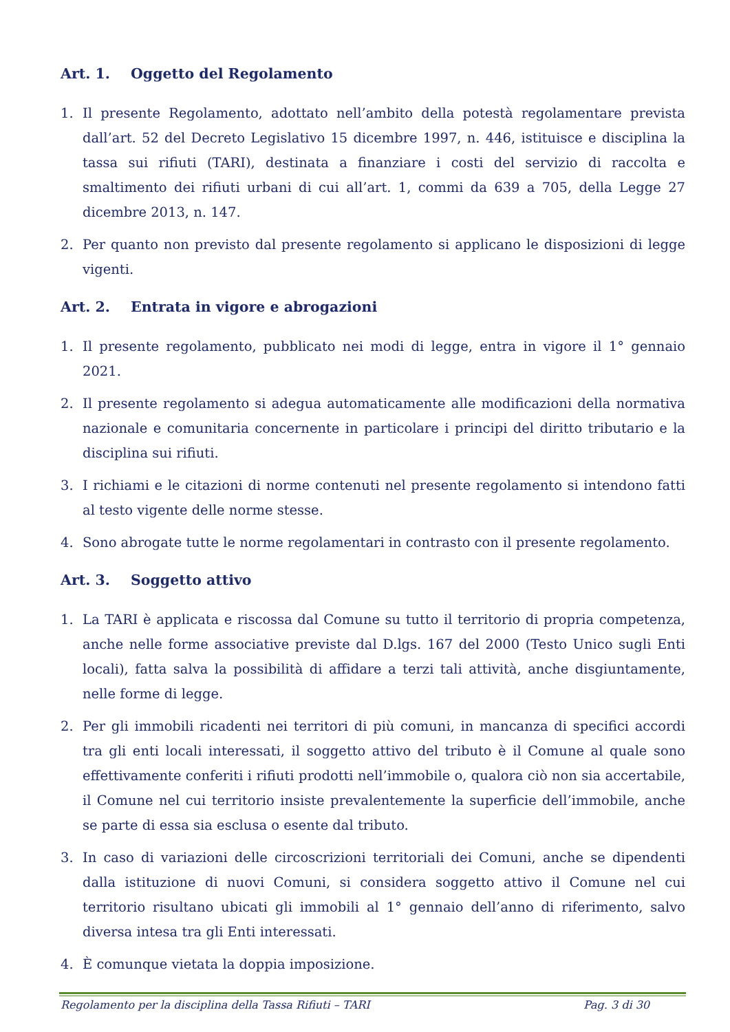Art. 1. Oggetto del Regolamento
1. Il presente Regolamento, adottato nell’ambito della potestà regolamentare prevista dall’art. 52 del Decreto Legislativo 15 dicembre 1997, n. 446, istituisce e disciplina la tassa sui rifiuti (TARI), destinata a finanziare i costi del servizio di raccolta e smaltimento dei rifiuti urbani di cui all’art. 1, commi da 639 a 705, della Legge 27 dicembre 2013, n. 147.
2. Per quanto non previsto dal presente regolamento si applicano le disposizioni di legge vigenti.
Art. 2. Entrata in vigore e abrogazioni
1. Il presente regolamento, pubblicato nei modi di legge, entra in vigore il 1° gennaio 2021.
2. Il presente regolamento si adegua automaticamente alle modificazioni della normativa nazionale e comunitaria concernente in particolare i principi del diritto tributario e la disciplina sui rifiuti.
3. I richiami e le citazioni di norme contenuti nel presente regolamento si intendono fatti al testo vigente delle norme stesse.
4. Sono abrogate tutte le norme regolamentari in contrasto con il presente regolamento.
Art. 3. Soggetto attivo
1. La TARI è applicata e riscossa dal Comune su tutto il territorio di propria competenza, anche nelle forme associative previste dal D.lgs. 167 del 2000 (Testo Unico sugli Enti locali), fatta salva la possibilità di affidare a terzi tali attività, anche disgiuntamente, nelle forme di legge.
2. Per gli immobili ricadenti nei territori di più comuni, in mancanza di specifici accordi tra gli enti locali interessati, il soggetto attivo del tributo è il Comune al quale sono effettivamente conferiti i rifiuti prodotti nell’immobile o, qualora ciò non sia accertabile, il Comune nel cui territorio insiste prevalentemente la superficie dell’immobile, anche se parte di essa sia esclusa o esente dal tributo.
3. In caso di variazioni delle circoscrizioni territoriali dei Comuni, anche se dipendenti dalla istituzione di nuovi Comuni, si considera soggetto attivo il Comune nel cui territorio risultano ubicati gli immobili al 1° gennaio dell’anno di riferimento, salvo diversa intesa tra gli Enti interessati.
4. È comunque vietata la doppia imposizione.
Regolamento per la disciplina della Tassa Rifiuti – TARI Pag. 3 di 30